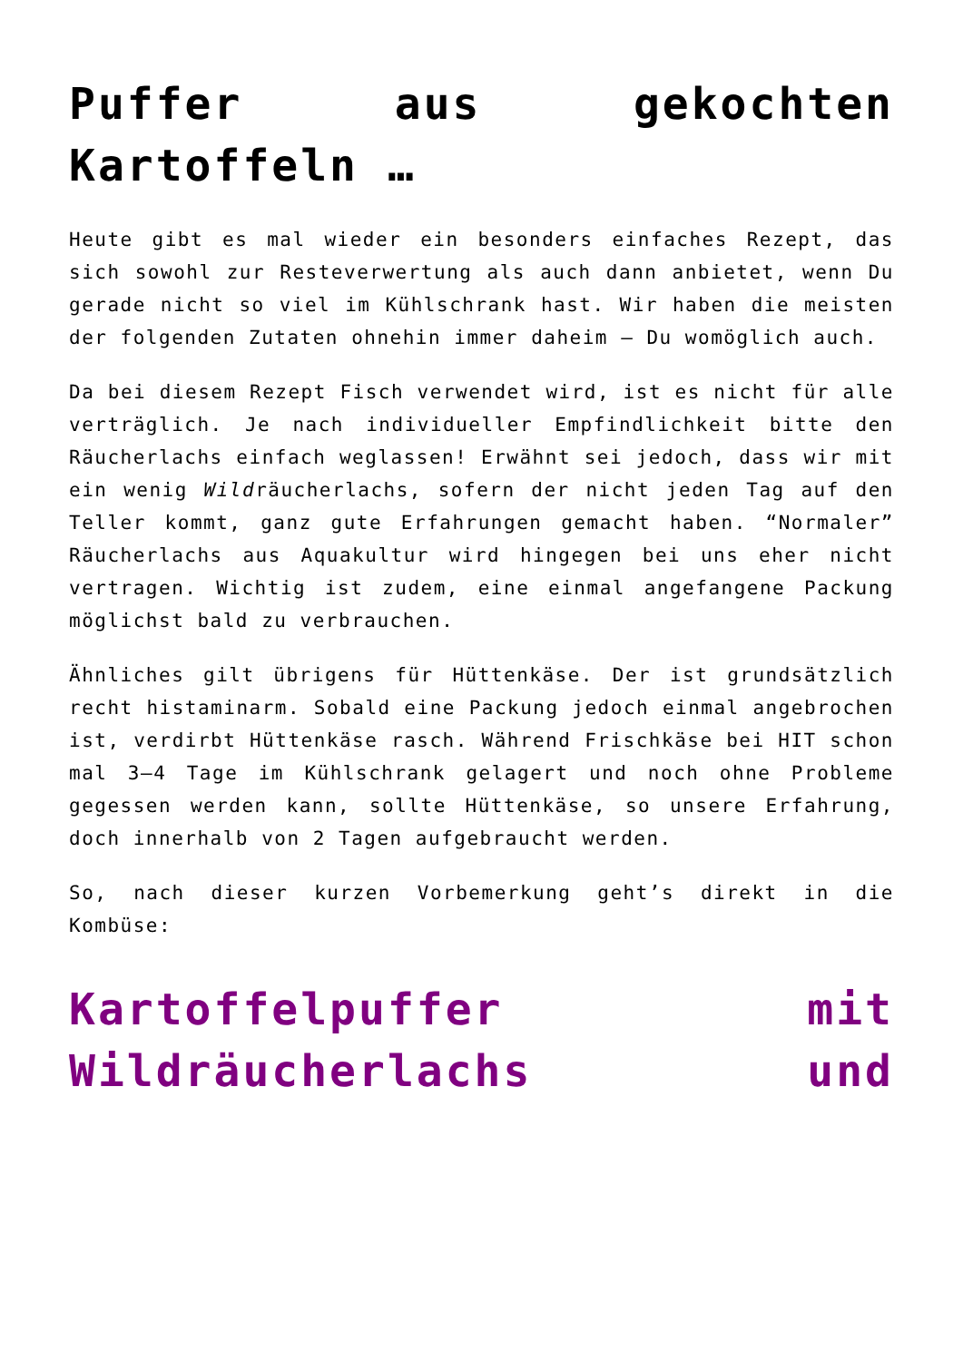Puffer aus gekochten Kartoffeln …
Heute gibt es mal wieder ein besonders einfaches Rezept, das sich sowohl zur Resteverwertung als auch dann anbietet, wenn Du gerade nicht so viel im Kühlschrank hast. Wir haben die meisten der folgenden Zutaten ohnehin immer daheim – Du womöglich auch.
Da bei diesem Rezept Fisch verwendet wird, ist es nicht für alle verträglich. Je nach individueller Empfindlichkeit bitte den Räucherlachs einfach weglassen! Erwähnt sei jedoch, dass wir mit ein wenig Wildräucherlachs, sofern der nicht jeden Tag auf den Teller kommt, ganz gute Erfahrungen gemacht haben. “Normaler” Räucherlachs aus Aquakultur wird hingegen bei uns eher nicht vertragen. Wichtig ist zudem, eine einmal angefangene Packung möglichst bald zu verbrauchen.
Ähnliches gilt übrigens für Hüttenkäse. Der ist grundsätzlich recht histaminarm. Sobald eine Packung jedoch einmal angebrochen ist, verdirbt Hüttenkäse rasch. Während Frischkäse bei HIT schon mal 3–4 Tage im Kühlschrank gelagert und noch ohne Probleme gegessen werden kann, sollte Hüttenkäse, so unsere Erfahrung, doch innerhalb von 2 Tagen aufgebraucht werden.
So, nach dieser kurzen Vorbemerkung geht’s direkt in die Kombüse:
Kartoffelpuffer mit Wildräucherlachs und